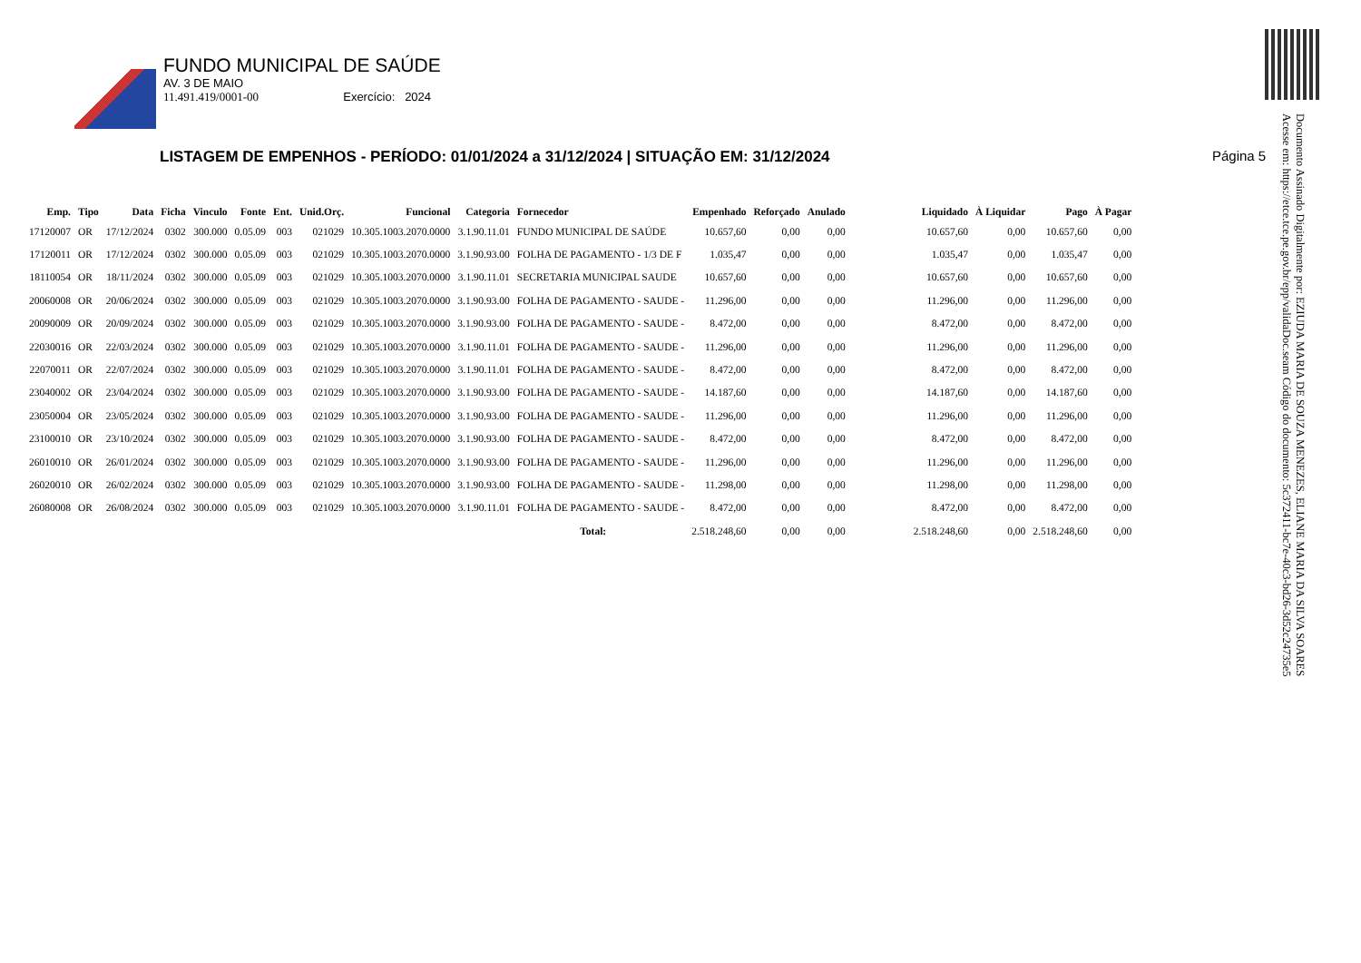FUNDO MUNICIPAL DE SAÚDE
AV. 3 DE MAIO
11.491.419/0001-00 Exercício: 2024
LISTAGEM DE EMPENHOS - PERÍODO: 01/01/2024 a 31/12/2024 | SITUAÇÃO EM: 31/12/2024
Página 5
Documento Assinado Digitalmente por: EZIUDA MARIA DE SOUZA MENEZES, ELIANE MARIA DA SILVA SOARES
Acesse em: https://etce.tce.pe.gov.br/epp/validaDoc.seam Código do documento: 5c372411-bc7e-40c3-bd26-3d52c24735e5
| Emp. | Tipo | Data | Ficha | Vinculo | Fonte | Ent. | Unid.Orç. | Funcional | Categoria | Fornecedor | Empenhado | Reforçado | Anulado | Liquidado | À Liquidar | Pago | À Pagar |
| --- | --- | --- | --- | --- | --- | --- | --- | --- | --- | --- | --- | --- | --- | --- | --- | --- | --- |
| 17120007 | OR | 17/12/2024 | 0302 | 300.000 | 0.05.09 | 003 | 021029 | 10.305.1003.2070.0000 | 3.1.90.11.01 | FUNDO MUNICIPAL DE SAÚDE | 10.657,60 | 0,00 | 0,00 | 10.657,60 | 0,00 | 10.657,60 | 0,00 |
| 17120011 | OR | 17/12/2024 | 0302 | 300.000 | 0.05.09 | 003 | 021029 | 10.305.1003.2070.0000 | 3.1.90.93.00 | FOLHA DE PAGAMENTO - 1/3 DE F | 1.035,47 | 0,00 | 0,00 | 1.035,47 | 0,00 | 1.035,47 | 0,00 |
| 18110054 | OR | 18/11/2024 | 0302 | 300.000 | 0.05.09 | 003 | 021029 | 10.305.1003.2070.0000 | 3.1.90.11.01 | SECRETARIA MUNICIPAL SAUDE | 10.657,60 | 0,00 | 0,00 | 10.657,60 | 0,00 | 10.657,60 | 0,00 |
| 20060008 | OR | 20/06/2024 | 0302 | 300.000 | 0.05.09 | 003 | 021029 | 10.305.1003.2070.0000 | 3.1.90.93.00 | FOLHA DE PAGAMENTO - SAUDE - | 11.296,00 | 0,00 | 0,00 | 11.296,00 | 0,00 | 11.296,00 | 0,00 |
| 20090009 | OR | 20/09/2024 | 0302 | 300.000 | 0.05.09 | 003 | 021029 | 10.305.1003.2070.0000 | 3.1.90.93.00 | FOLHA DE PAGAMENTO - SAUDE - | 8.472,00 | 0,00 | 0,00 | 8.472,00 | 0,00 | 8.472,00 | 0,00 |
| 22030016 | OR | 22/03/2024 | 0302 | 300.000 | 0.05.09 | 003 | 021029 | 10.305.1003.2070.0000 | 3.1.90.11.01 | FOLHA DE PAGAMENTO - SAUDE - | 11.296,00 | 0,00 | 0,00 | 11.296,00 | 0,00 | 11.296,00 | 0,00 |
| 22070011 | OR | 22/07/2024 | 0302 | 300.000 | 0.05.09 | 003 | 021029 | 10.305.1003.2070.0000 | 3.1.90.11.01 | FOLHA DE PAGAMENTO - SAUDE - | 8.472,00 | 0,00 | 0,00 | 8.472,00 | 0,00 | 8.472,00 | 0,00 |
| 23040002 | OR | 23/04/2024 | 0302 | 300.000 | 0.05.09 | 003 | 021029 | 10.305.1003.2070.0000 | 3.1.90.93.00 | FOLHA DE PAGAMENTO - SAUDE - | 14.187,60 | 0,00 | 0,00 | 14.187,60 | 0,00 | 14.187,60 | 0,00 |
| 23050004 | OR | 23/05/2024 | 0302 | 300.000 | 0.05.09 | 003 | 021029 | 10.305.1003.2070.0000 | 3.1.90.93.00 | FOLHA DE PAGAMENTO - SAUDE - | 11.296,00 | 0,00 | 0,00 | 11.296,00 | 0,00 | 11.296,00 | 0,00 |
| 23100010 | OR | 23/10/2024 | 0302 | 300.000 | 0.05.09 | 003 | 021029 | 10.305.1003.2070.0000 | 3.1.90.93.00 | FOLHA DE PAGAMENTO - SAUDE - | 8.472,00 | 0,00 | 0,00 | 8.472,00 | 0,00 | 8.472,00 | 0,00 |
| 26010010 | OR | 26/01/2024 | 0302 | 300.000 | 0.05.09 | 003 | 021029 | 10.305.1003.2070.0000 | 3.1.90.93.00 | FOLHA DE PAGAMENTO - SAUDE - | 11.296,00 | 0,00 | 0,00 | 11.296,00 | 0,00 | 11.296,00 | 0,00 |
| 26020010 | OR | 26/02/2024 | 0302 | 300.000 | 0.05.09 | 003 | 021029 | 10.305.1003.2070.0000 | 3.1.90.93.00 | FOLHA DE PAGAMENTO - SAUDE - | 11.298,00 | 0,00 | 0,00 | 11.298,00 | 0,00 | 11.298,00 | 0,00 |
| 26080008 | OR | 26/08/2024 | 0302 | 300.000 | 0.05.09 | 003 | 021029 | 10.305.1003.2070.0000 | 3.1.90.11.01 | FOLHA DE PAGAMENTO - SAUDE - | 8.472,00 | 0,00 | 0,00 | 8.472,00 | 0,00 | 8.472,00 | 0,00 |
| Total: | | | | | | | | | | | 2.518.248,60 | 0,00 | 0,00 | 2.518.248,60 | 0,00 | 2.518.248,60 | 0,00 |